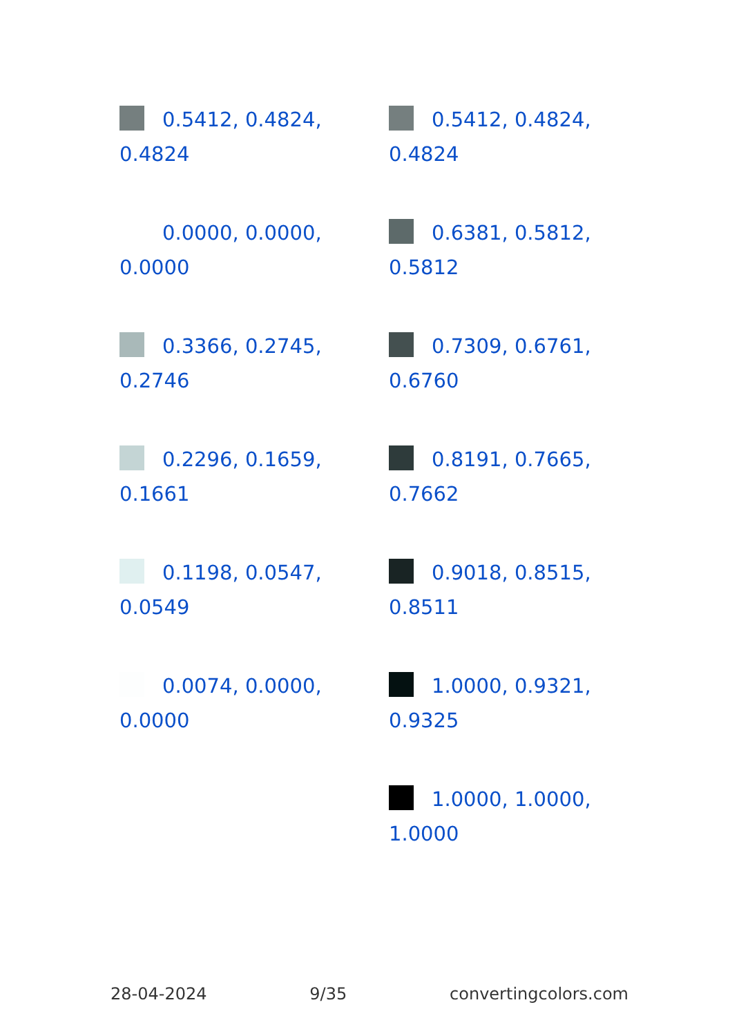0.5412, 0.4824,
0.4824
0.5412, 0.4824,
0.4824
0.0000, 0.0000,
0.0000
0.6381, 0.5812,
0.5812
0.3366, 0.2745,
0.2746
0.7309, 0.6761,
0.6760
0.2296, 0.1659,
0.1661
0.8191, 0.7665,
0.7662
0.1198, 0.0547,
0.0549
0.9018, 0.8515,
0.8511
0.0074, 0.0000,
0.0000
1.0000, 0.9321,
0.9325
1.0000, 1.0000,
1.0000
28-04-2024 9/35 convertingcolors.com